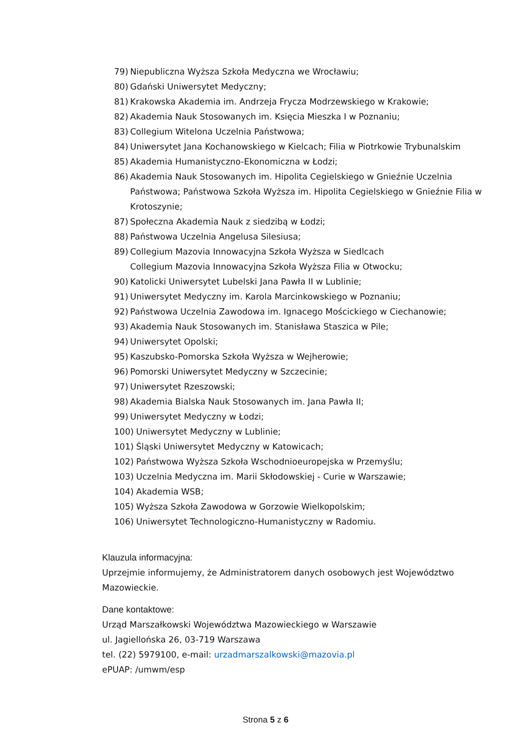79) Niepubliczna Wyższa Szkoła Medyczna we Wrocławiu;
80) Gdański Uniwersytet Medyczny;
81) Krakowska Akademia im. Andrzeja Frycza Modrzewskiego w Krakowie;
82) Akademia Nauk Stosowanych im. Księcia Mieszka I w Poznaniu;
83) Collegium Witelona Uczelnia Państwowa;
84) Uniwersytet Jana Kochanowskiego w Kielcach; Filia w Piotrkowie Trybunalskim
85) Akademia Humanistyczno-Ekonomiczna w Łodzi;
86) Akademia Nauk Stosowanych im. Hipolita Cegielskiego w Gnieźnie Uczelnia Państwowa; Państwowa Szkoła Wyższa im. Hipolita Cegielskiego w Gnieźnie Filia w Krotoszynie;
87) Społeczna Akademia Nauk z siedzibą w Łodzi;
88) Państwowa Uczelnia Angelusa Silesiusa;
89) Collegium Mazovia Innowacyjna Szkoła Wyższa w Siedlcach
Collegium Mazovia Innowacyjna Szkoła Wyższa Filia w Otwocku;
90) Katolicki Uniwersytet Lubelski Jana Pawła II w Lublinie;
91) Uniwersytet Medyczny im. Karola Marcinkowskiego w Poznaniu;
92) Państwowa Uczelnia Zawodowa im. Ignacego Mościckiego w Ciechanowie;
93) Akademia Nauk Stosowanych im. Stanisława Staszica w Pile;
94) Uniwersytet Opolski;
95) Kaszubsko-Pomorska Szkoła Wyższa w Wejherowie;
96) Pomorski Uniwersytet Medyczny w Szczecinie;
97) Uniwersytet Rzeszowski;
98) Akademia Bialska Nauk Stosowanych im. Jana Pawła II;
99) Uniwersytet Medyczny w Łodzi;
100) Uniwersytet Medyczny w Lublinie;
101) Śląski Uniwersytet Medyczny w Katowicach;
102) Państwowa Wyższa Szkoła Wschodnioeuropejska w Przemyślu;
103) Uczelnia Medyczna im. Marii Skłodowskiej - Curie w Warszawie;
104) Akademia WSB;
105) Wyższa Szkoła Zawodowa w Gorzowie Wielkopolskim;
106) Uniwersytet Technologiczno-Humanistyczny w Radomiu.
Klauzula informacyjna:
Uprzejmie informujemy, że Administratorem danych osobowych jest Województwo Mazowieckie.
Dane kontaktowe:
Urząd Marszałkowski Województwa Mazowieckiego w Warszawie
ul. Jagiellońska 26, 03-719 Warszawa
tel. (22) 5979100, e-mail: urzadmarszalkowski@mazovia.pl
ePUAP: /umwm/esp
Strona 5 z 6